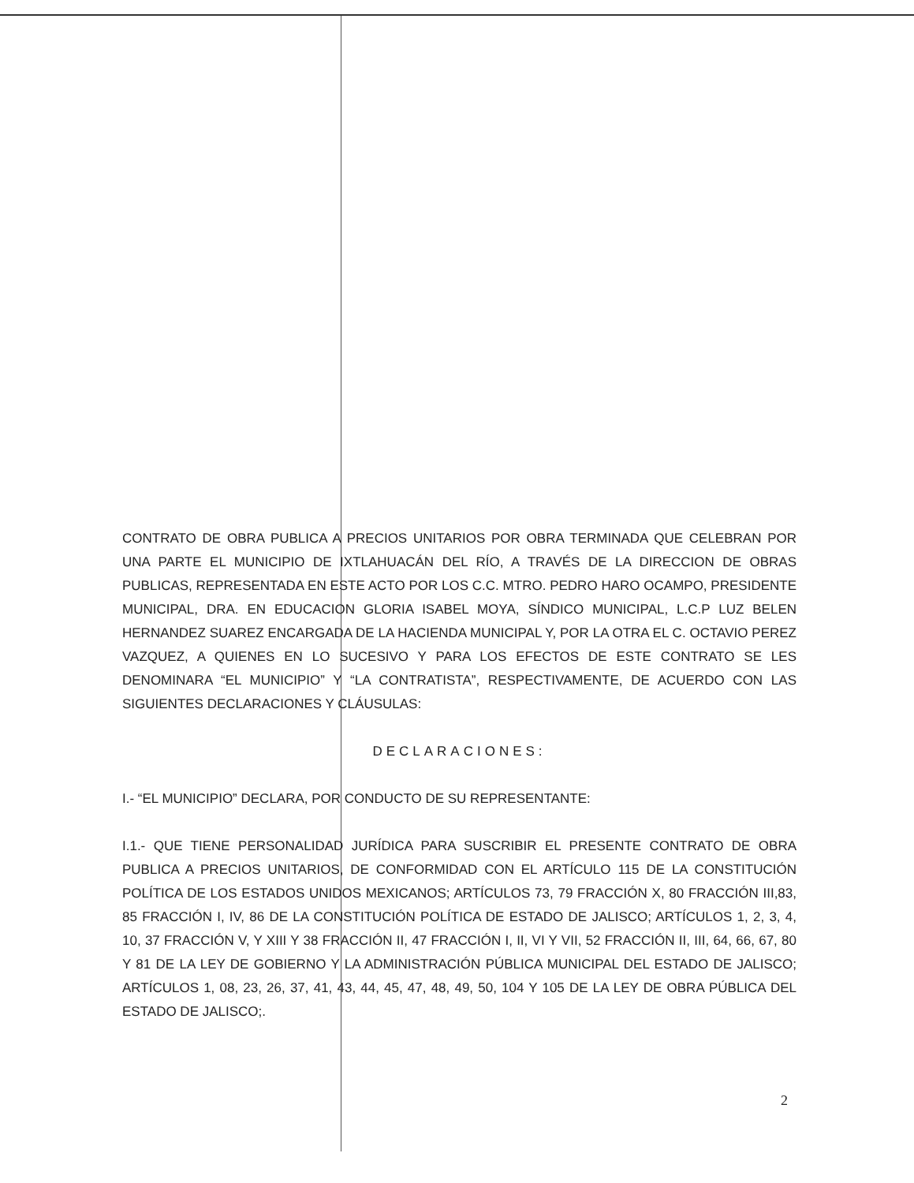CONTRATO DE OBRA PUBLICA A PRECIOS UNITARIOS POR OBRA TERMINADA QUE CELEBRAN POR UNA PARTE EL MUNICIPIO DE IXTLAHUACÁN DEL RÍO, A TRAVÉS DE LA DIRECCION DE OBRAS PUBLICAS, REPRESENTADA EN ESTE ACTO POR LOS C.C. MTRO. PEDRO HARO OCAMPO, PRESIDENTE MUNICIPAL, DRA. EN EDUCACION GLORIA ISABEL MOYA, SÍNDICO MUNICIPAL, L.C.P LUZ BELEN HERNANDEZ SUAREZ ENCARGADA DE LA HACIENDA MUNICIPAL Y, POR LA OTRA EL C. OCTAVIO PEREZ VAZQUEZ, A QUIENES EN LO SUCESIVO Y PARA LOS EFECTOS DE ESTE CONTRATO SE LES DENOMINARA “EL MUNICIPIO” Y “LA CONTRATISTA”, RESPECTIVAMENTE, DE ACUERDO CON LAS SIGUIENTES DECLARACIONES Y CLÁUSULAS:
DECLARACIONES:
I.- “EL MUNICIPIO” DECLARA, POR CONDUCTO DE SU REPRESENTANTE:
I.1.- QUE TIENE PERSONALIDAD JURÍDICA PARA SUSCRIBIR EL PRESENTE CONTRATO DE OBRA PUBLICA A PRECIOS UNITARIOS, DE CONFORMIDAD CON EL ARTÍCULO 115 DE LA CONSTITUCIÓN POLÍTICA DE LOS ESTADOS UNIDOS MEXICANOS; ARTÍCULOS 73, 79 FRACCIÓN X, 80 FRACCIÓN III,83, 85 FRACCIÓN I, IV, 86 DE LA CONSTITUCIÓN POLÍTICA DE ESTADO DE JALISCO; ARTÍCULOS 1, 2, 3, 4, 10, 37 FRACCIÓN V, Y XIII Y 38 FRACCIÓN II, 47 FRACCIÓN I, II, VI Y VII, 52 FRACCIÓN II, III, 64, 66, 67, 80 Y 81 DE LA LEY DE GOBIERNO Y LA ADMINISTRACIÓN PÚBLICA MUNICIPAL DEL ESTADO DE JALISCO; ARTÍCULOS 1, 08, 23, 26, 37, 41, 43, 44, 45, 47, 48, 49, 50, 104 Y 105 DE LA LEY DE OBRA PÚBLICA DEL ESTADO DE JALISCO;.
2